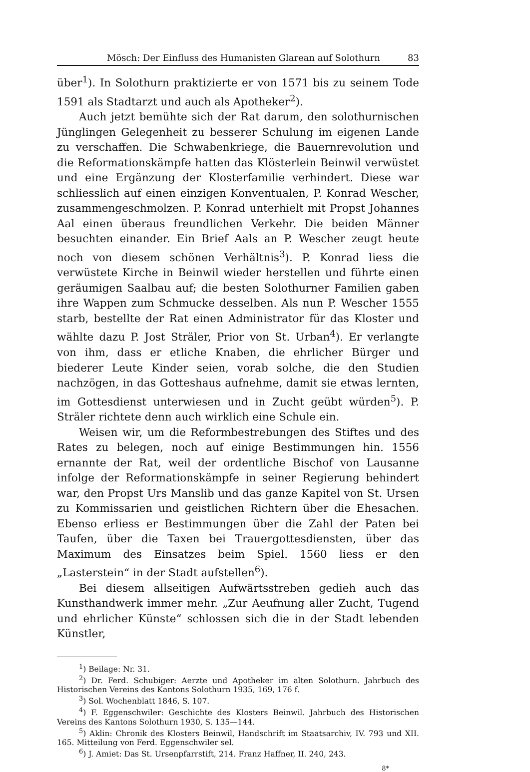Mösch: Der Einfluss des Humanisten Glarean auf Solothurn 83
über<sup>1</sup>). In Solothurn praktizierte er von 1571 bis zu seinem Tode 1591 als Stadtarzt und auch als Apotheker<sup>2</sup>).
Auch jetzt bemühte sich der Rat darum, den solothurnischen Jünglingen Gelegenheit zu besserer Schulung im eigenen Lande zu verschaffen. Die Schwabenkriege, die Bauernrevolution und die Reformationskämpfe hatten das Klösterlein Beinwil verwüstet und eine Ergänzung der Klosterfamilie verhindert. Diese war schliesslich auf einen einzigen Konventualen, P. Konrad Wescher, zusammengeschmolzen. P. Konrad unterhielt mit Propst Johannes Aal einen überaus freundlichen Verkehr. Die beiden Männer besuchten einander. Ein Brief Aals an P. Wescher zeugt heute noch von diesem schönen Verhältnis<sup>3</sup>). P. Konrad liess die verwüstete Kirche in Beinwil wieder herstellen und führte einen geräumigen Saalbau auf; die besten Solothurner Familien gaben ihre Wappen zum Schmucke desselben. Als nun P. Wescher 1555 starb, bestellte der Rat einen Administrator für das Kloster und wählte dazu P. Jost Sträler, Prior von St. Urban<sup>4</sup>). Er verlangte von ihm, dass er etliche Knaben, die ehrlicher Bürger und biederer Leute Kinder seien, vorab solche, die den Studien nachzögen, in das Gotteshaus aufnehme, damit sie etwas lernten, im Gottesdienst unterwiesen und in Zucht geübt würden<sup>5</sup>). P. Sträler richtete denn auch wirklich eine Schule ein.
Weisen wir, um die Reformbestrebungen des Stiftes und des Rates zu belegen, noch auf einige Bestimmungen hin. 1556 ernannte der Rat, weil der ordentliche Bischof von Lausanne infolge der Reformationskämpfe in seiner Regierung behindert war, den Propst Urs Manslib und das ganze Kapitel von St. Ursen zu Kommissarien und geistlichen Richtern über die Ehesachen. Ebenso erliess er Bestimmungen über die Zahl der Paten bei Taufen, über die Taxen bei Trauergottesdiensten, über das Maximum des Einsatzes beim Spiel. 1560 liess er den „Lasterstein“ in der Stadt aufstellen<sup>6</sup>).
Bei diesem allseitigen Aufwärtsstreben gedieh auch das Kunsthandwerk immer mehr. „Zur Aeufnung aller Zucht, Tugend und ehrlicher Künste“ schlossen sich die in der Stadt lebenden Künstler,
<sup>1</sup>) Beilage: Nr. 31.
<sup>2</sup>) Dr. Ferd. Schubiger: Aerzte und Apotheker im alten Solothurn. Jahrbuch des Historischen Vereins des Kantons Solothurn 1935, 169, 176 f.
<sup>3</sup>) Sol. Wochenblatt 1846, S. 107.
<sup>4</sup>) F. Eggenschwiler: Geschichte des Klosters Beinwil. Jahrbuch des Historischen Vereins des Kantons Solothurn 1930, S. 135—144.
<sup>5</sup>) Aklin: Chronik des Klosters Beinwil, Handschrift im Staatsarchiv, IV. 793 und XII. 165. Mitteilung von Ferd. Eggenschwiler sel.
<sup>6</sup>) J. Amiet: Das St. Ursenpfarrstift, 214. Franz Haffner, II. 240, 243.
8*